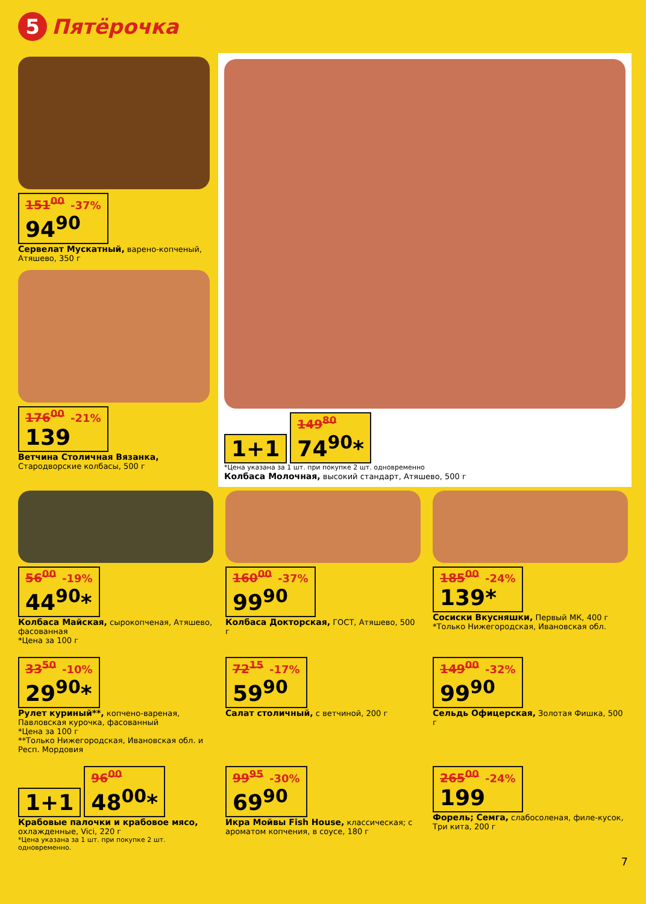5 Пятёрочка
151<sup>00</sup> -37% 94<sup>90</sup>
Сервелат Мускатный, варено-копченый, Атяшево, 350 г
176<sup>00</sup> -21% 139
Ветчина Столичная Вязанка, Стародворские колбасы, 500 г
1+1
149<sup>80</sup> 74<sup>90</sup>*
*Цена указана за 1 шт. при покупке 2 шт. одновременно
Колбаса Молочная, высокий стандарт, Атяшево, 500 г
56<sup>00</sup> -19% 44<sup>90</sup>*
Колбаса Майская, сырокопченая, Атяшево, фасованная
*Цена за 100 г
160<sup>00</sup> -37% 99<sup>90</sup>
Колбаса Докторская, ГОСТ, Атяшево, 500 г
185<sup>00</sup> -24% 139*
Сосиски Вкусняшки, Первый МК, 400 г
*Только Нижегородская, Ивановская обл.
33<sup>50</sup> -10% 29<sup>90</sup>*
Рулет куриный**, копчено-вареная, Павловская курочка, фасованный
*Цена за 100 г
**Только Нижегородская, Ивановская обл. и Респ. Мордовия
72<sup>15</sup> -17% 59<sup>90</sup>
Салат столичный, с ветчиной, 200 г
149<sup>00</sup> -32% 99<sup>90</sup>
Сельдь Офицерская, Золотая Фишка, 500 г
1+1
96<sup>00</sup> 48<sup>00</sup>*
Крабовые палочки и крабовое мясо, охлажденные, Vici, 220 г
*Цена указана за 1 шт. при покупке 2 шт. одновременно.
99<sup>95</sup> -30% 69<sup>90</sup>
Икра Мойвы Fish House, классическая; с ароматом копчения, в соусе, 180 г
265<sup>00</sup> -24% 199
Форель; Семга, слабосоленая, филе-кусок, Три кита, 200 г
7